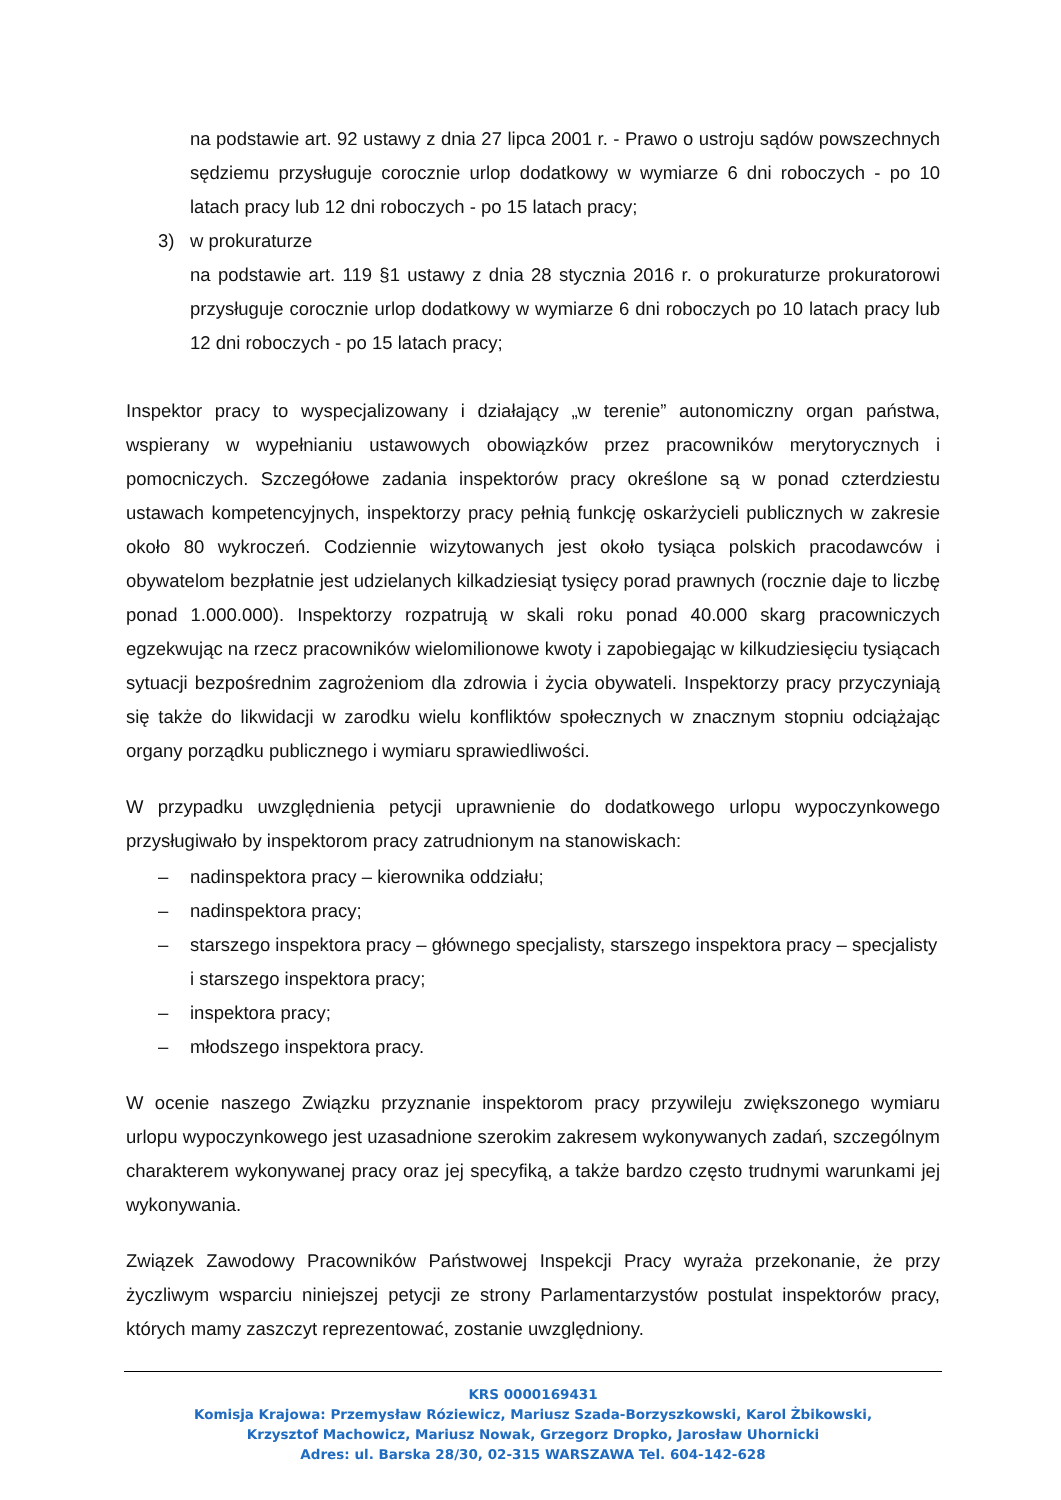na podstawie art. 92 ustawy z dnia 27 lipca 2001 r. - Prawo o ustroju sądów powszechnych sędziemu przysługuje corocznie urlop dodatkowy w wymiarze 6 dni roboczych - po 10 latach pracy lub 12 dni roboczych - po 15 latach pracy;
3) w prokuraturze
na podstawie art. 119 §1 ustawy z dnia 28 stycznia 2016 r. o prokuraturze prokuratorowi przysługuje corocznie urlop dodatkowy w wymiarze 6 dni roboczych po 10 latach pracy lub 12 dni roboczych - po 15 latach pracy;
Inspektor pracy to wyspecjalizowany i działający „w terenie” autonomiczny organ państwa, wspierany w wypełnianiu ustawowych obowiązków przez pracowników merytorycznych i pomocniczych. Szczegółowe zadania inspektorów pracy określone są w ponad czterdziestu ustawach kompetencyjnych, inspektorzy pracy pełnią funkcję oskarżycieli publicznych w zakresie około 80 wykroczeń. Codziennie wizytowanych jest około tysiąca polskich pracodawców i obywatelom bezpłatnie jest udzielanych kilkadziesiąt tysięcy porad prawnych (rocznie daje to liczbę ponad 1.000.000). Inspektorzy rozpatrują w skali roku ponad 40.000 skarg pracowniczych egzekwując na rzecz pracowników wielomilionowe kwoty i zapobiegając w kilkudziesięciu tysiącach sytuacji bezpośrednim zagrożeniom dla zdrowia i życia obywateli. Inspektorzy pracy przyczyniają się także do likwidacji w zarodku wielu konfliktów społecznych w znacznym stopniu odciążając organy porządku publicznego i wymiaru sprawiedliwości.
W przypadku uwzględnienia petycji uprawnienie do dodatkowego urlopu wypoczynkowego przysługiwało by inspektorom pracy zatrudnionym na stanowiskach:
– nadinspektora pracy – kierownika oddziału;
– nadinspektora pracy;
– starszego inspektora pracy – głównego specjalisty, starszego inspektora pracy – specjalisty i starszego inspektora pracy;
– inspektora pracy;
– młodszego inspektora pracy.
W ocenie naszego Związku przyznanie inspektorom pracy przywileju zwiększonego wymiaru urlopu wypoczynkowego jest uzasadnione szerokim zakresem wykonywanych zadań, szczególnym charakterem wykonywanej pracy oraz jej specyfiką, a także bardzo często trudnymi warunkami jej wykonywania.
Związek Zawodowy Pracowników Państwowej Inspekcji Pracy wyraża przekonanie, że przy życzliwym wsparciu niniejszej petycji ze strony Parlamentarzystów postulat inspektorów pracy, których mamy zaszczyt reprezentować, zostanie uwzględniony.
KRS 0000169431
Komisja Krajowa: Przemysław Róziewicz, Mariusz Szada-Borzyszkowski, Karol Żbikowski,
Krzysztof Machowicz, Mariusz Nowak, Grzegorz Dropko, Jarosław Uhornicki
Adres: ul. Barska 28/30, 02-315 WARSZAWA Tel. 604-142-628